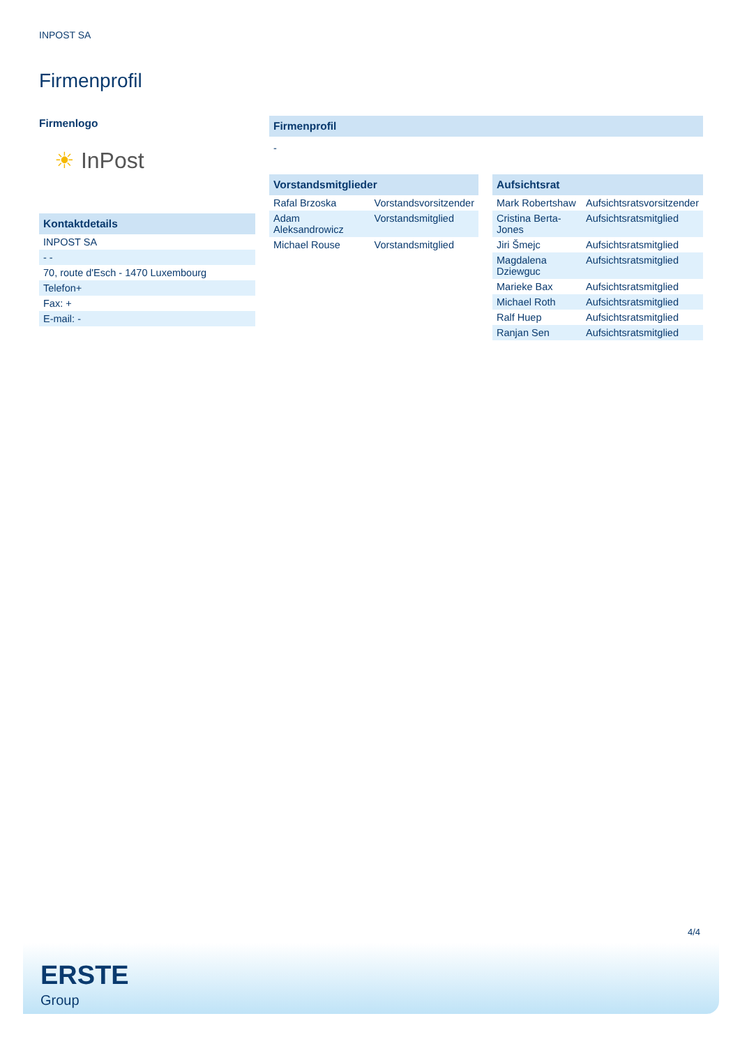INPOST SA
Firmenprofil
Firmenlogo
☀ InPost
| Kontaktdetails |
| --- |
| INPOST SA |
| - - |
| 70, route d'Esch - 1470 Luxembourg |
| Telefon+ |
| Fax: + |
| E-mail: - |
| Firmenprofil |
| --- |
| - |
| Vorstandsmitglieder | |
| --- | --- |
| Rafal Brzoska | Vorstandsvorsitzender |
| Adam Aleksandrowicz | Vorstandsmitglied |
| Michael Rouse | Vorstandsmitglied |
| Aufsichtsrat | |
| --- | --- |
| Mark Robertshaw | Aufsichtsratsvorsitzender |
| Cristina Berta-Jones | Aufsichtsratsmitglied |
| Jiri Šmejc | Aufsichtsratsmitglied |
| Magdalena Dziewguc | Aufsichtsratsmitglied |
| Marieke Bax | Aufsichtsratsmitglied |
| Michael Roth | Aufsichtsratsmitglied |
| Ralf Huep | Aufsichtsratsmitglied |
| Ranjan Sen | Aufsichtsratsmitglied |
4/4
ERSTE
Group